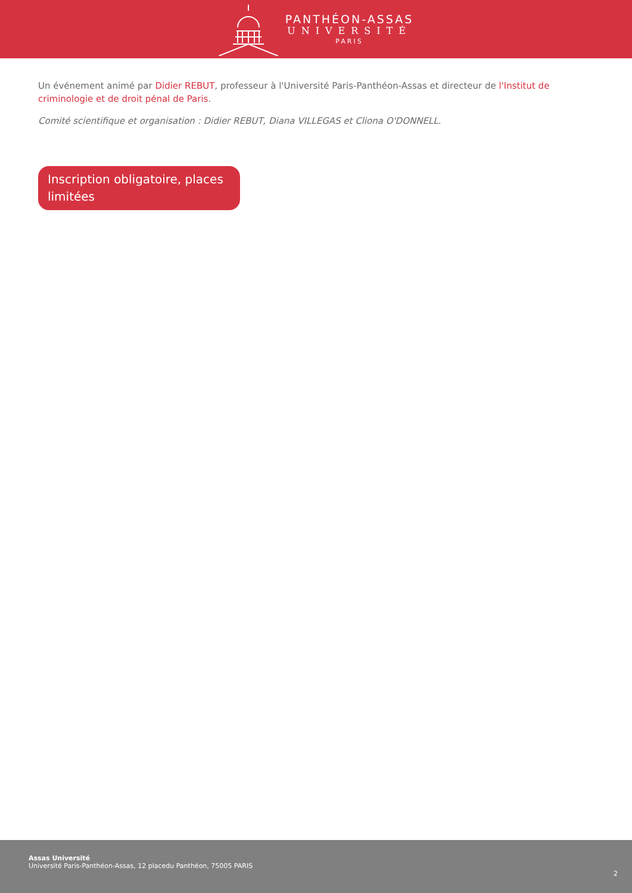PANTHÉON-ASSAS
UNIVERSITÉ
PARIS
Un événement animé par Didier REBUT, professeur à l'Université Paris-Panthéon-Assas et directeur de l'Institut de criminologie et de droit pénal de Paris.
Comité scientifique et organisation : Didier REBUT, Diana VILLEGAS et Cliona O'DONNELL.
Inscription obligatoire, places limitées
Assas Université
Université Paris-Panthéon-Assas, 12 placedu Panthéon, 75005 PARIS
2